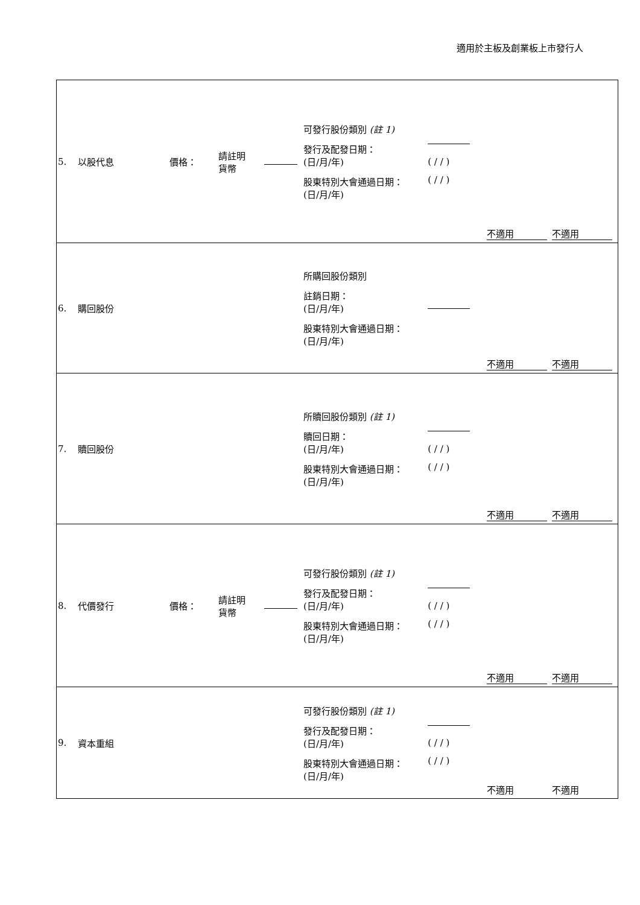適用於主板及創業板上市發行人
| 5. | 以股代息 | 價格： | 請註明 貨幣 | | 可發行股份類別 (註 1) 發行及配發日期： (日/月/年) 股東特別大會通過日期： (日/月/年) | ( / / ) ( / / ) | 不適用 | 不適用 |
| 6. | 購回股份 | | | | 所購回股份類別 註銷日期： (日/月/年) 股東特別大會通過日期： (日/月/年) | | 不適用 | 不適用 |
| 7. | 贖回股份 | | | | 所贖回股份類別 (註 1) 贖回日期： (日/月/年) 股東特別大會通過日期： (日/月/年) | ( / / ) ( / / ) | 不適用 | 不適用 |
| 8. | 代價發行 | 價格： | 請註明 貨幣 | | 可發行股份類別 (註 1) 發行及配發日期： (日/月/年) 股東特別大會通過日期： (日/月/年) | ( / / ) ( / / ) | 不適用 | 不適用 |
| 9. | 資本重組 | | | | 可發行股份類別 (註 1) 發行及配發日期： (日/月/年) 股東特別大會通過日期： (日/月/年) | ( / / ) ( / / ) | 不適用 | 不適用 |